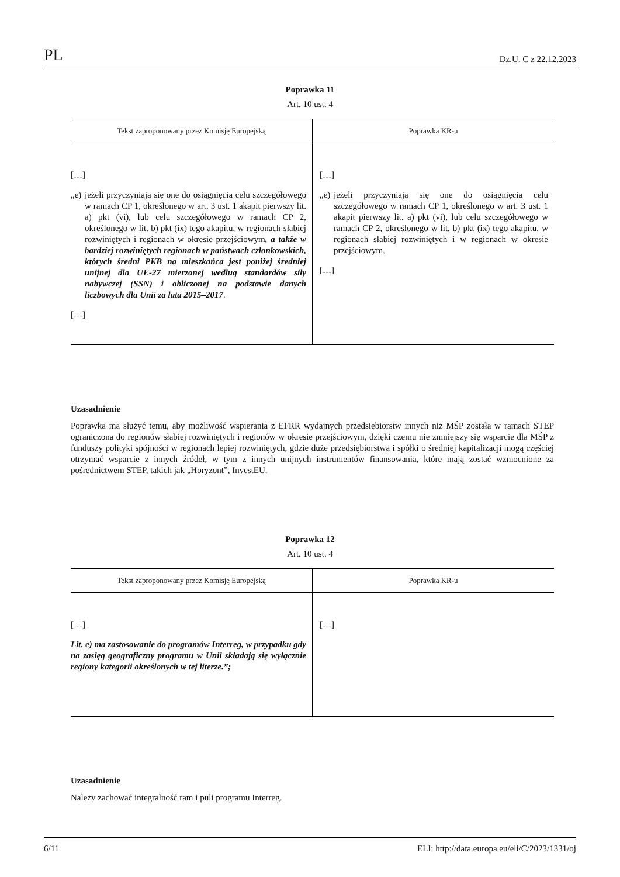PL Dz.U. C z 22.12.2023
Poprawka 11
Art. 10 ust. 4
| Tekst zaproponowany przez Komisję Europejską | Poprawka KR-u |
| --- | --- |
| […] „e) jeżeli przyczyniają się one do osiągnięcia celu szczegółowego w ramach CP 1, określonego w art. 3 ust. 1 akapit pierwszy lit. a) pkt (vi), lub celu szczegółowego w ramach CP 2, określonego w lit. b) pkt (ix) tego akapitu, w regionach słabiej rozwiniętych i regionach w okresie przejściowym , a także w bardziej rozwiniętych regionach w państwach członkowskich, których średni PKB na mieszkańca jest poniżej średniej unijnej dla UE-27 mierzonej według standardów siły nabywczej (SSN) i obliczonej na podstawie danych liczbowych dla Unii za lata 2015–2017 . […] | […] „e) jeżeli przyczyniają się one do osiągnięcia celu szczegółowego w ramach CP 1, określonego w art. 3 ust. 1 akapit pierwszy lit. a) pkt (vi), lub celu szczegółowego w ramach CP 2, określonego w lit. b) pkt (ix) tego akapitu, w regionach słabiej rozwiniętych i w regionach w okresie przejściowym. […] |
Uzasadnienie
Poprawka ma służyć temu, aby możliwość wspierania z EFRR wydajnych przedsiębiorstw innych niż MŚP została w ramach STEP ograniczona do regionów słabiej rozwiniętych i regionów w okresie przejściowym, dzięki czemu nie zmniejszy się wsparcie dla MŚP z funduszy polityki spójności w regionach lepiej rozwiniętych, gdzie duże przedsiębiorstwa i spółki o średniej kapitalizacji mogą częściej otrzymać wsparcie z innych źródeł, w tym z innych unijnych instrumentów finansowania, które mają zostać wzmocnione za pośrednictwem STEP, takich jak „Horyzont”, InvestEU.
Poprawka 12
Art. 10 ust. 4
| Tekst zaproponowany przez Komisję Europejską | Poprawka KR-u |
| --- | --- |
| […] Lit. e) ma zastosowanie do programów Interreg, w przypadku gdy na zasięg geograficzny programu w Unii składają się wyłącznie regiony kategorii określonych w tej literze.”; | […] |
Uzasadnienie
Należy zachować integralność ram i puli programu Interreg.
6/11 ELI: http://data.europa.eu/eli/C/2023/1331/oj